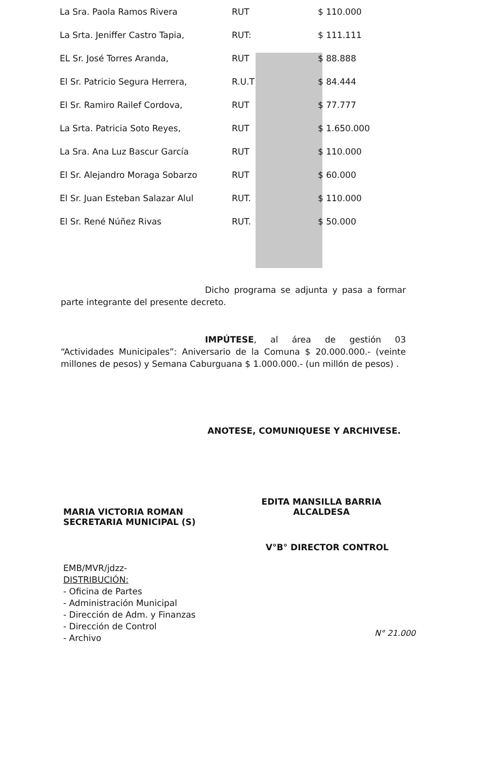| La Sra. Paola Ramos Rivera | RUT | $ 110.000 |
| La Srta. Jeniffer Castro Tapia, | RUT: | $ 111.111 |
| EL Sr. José Torres Aranda, | RUT | $ 88.888 |
| El Sr. Patricio Segura Herrera, | R.U.T | $ 84.444 |
| El Sr. Ramiro Railef Cordova, | RUT | $ 77.777 |
| La Srta. Patricia Soto Reyes, | RUT | $ 1.650.000 |
| La Sra. Ana Luz Bascur García | RUT | $ 110.000 |
| El Sr. Alejandro Moraga Sobarzo | RUT | $ 60.000 |
| El Sr. Juan Esteban Salazar Alul | RUT. | $ 110.000 |
| El Sr. René Núñez Rivas | RUT. | $ 50.000 |
Dicho programa se adjunta y pasa a formar parte integrante del presente decreto.
IMPÚTESE, al área de gestión 03 “Actividades Municipales”: Aniversario de la Comuna $ 20.000.000.- (veinte millones de pesos) y Semana Caburguana $ 1.000.000.- (un millón de pesos) .
ANOTESE, COMUNIQUESE Y ARCHIVESE.
MARIA VICTORIA ROMAN
SECRETARIA MUNICIPAL (S)
EDITA MANSILLA BARRIA
ALCALDESA
V°B° DIRECTOR CONTROL
EMB/MVR/jdzz-
DISTRIBUCIÓN:
- Oficina de Partes
- Administración Municipal
- Dirección de Adm. y Finanzas
- Dirección de Control
- Archivo
N° 21.000